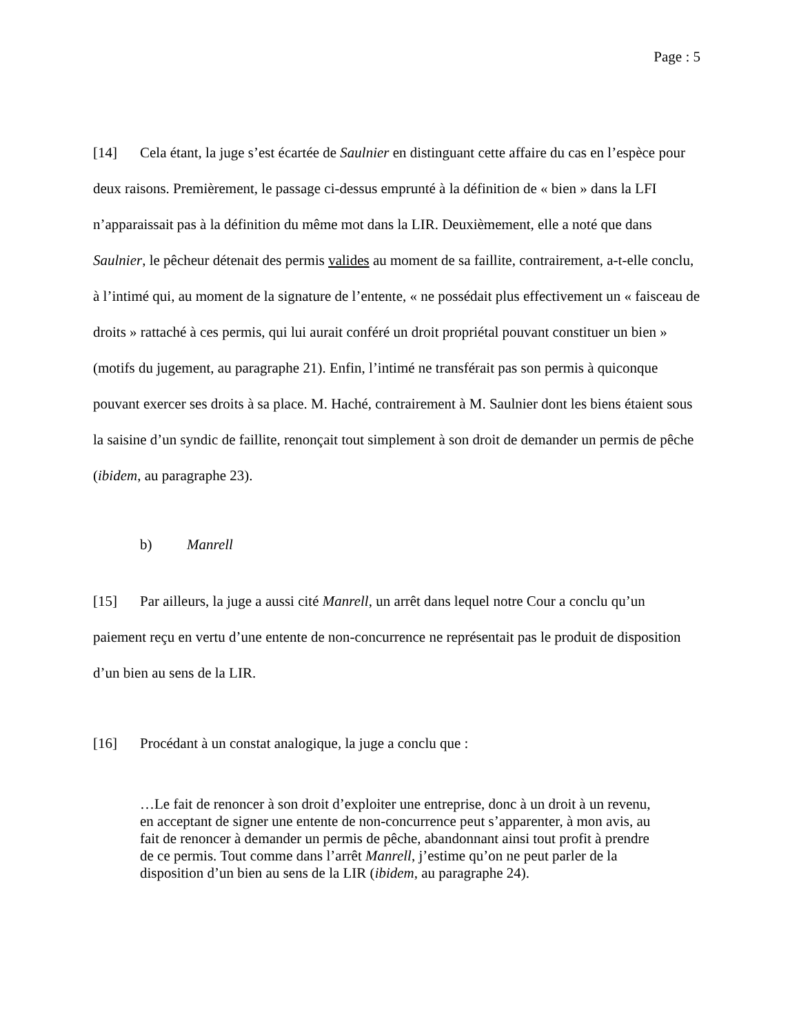Page : 5
[14] Cela étant, la juge s’est écartée de Saulnier en distinguant cette affaire du cas en l’espèce pour deux raisons. Premièrement, le passage ci-dessus emprunté à la définition de « bien » dans la LFI n’apparaissait pas à la définition du même mot dans la LIR. Deuxièmement, elle a noté que dans Saulnier, le pêcheur détenait des permis valides au moment de sa faillite, contrairement, a-t-elle conclu, à l’intimé qui, au moment de la signature de l’entente, « ne possédait plus effectivement un « faisceau de droits » rattaché à ces permis, qui lui aurait conféré un droit propriétal pouvant constituer un bien » (motifs du jugement, au paragraphe 21). Enfin, l’intimé ne transférait pas son permis à quiconque pouvant exercer ses droits à sa place. M. Haché, contrairement à M. Saulnier dont les biens étaient sous la saisine d’un syndic de faillite, renonçait tout simplement à son droit de demander un permis de pêche (ibidem, au paragraphe 23).
b) Manrell
[15] Par ailleurs, la juge a aussi cité Manrell, un arrêt dans lequel notre Cour a conclu qu’un paiement reçu en vertu d’une entente de non-concurrence ne représentait pas le produit de disposition d’un bien au sens de la LIR.
[16] Procédant à un constat analogique, la juge a conclu que :
…Le fait de renoncer à son droit d’exploiter une entreprise, donc à un droit à un revenu, en acceptant de signer une entente de non-concurrence peut s’apparenter, à mon avis, au fait de renoncer à demander un permis de pêche, abandonnant ainsi tout profit à prendre de ce permis. Tout comme dans l’arrêt Manrell, j’estime qu’on ne peut parler de la disposition d’un bien au sens de la LIR (ibidem, au paragraphe 24).